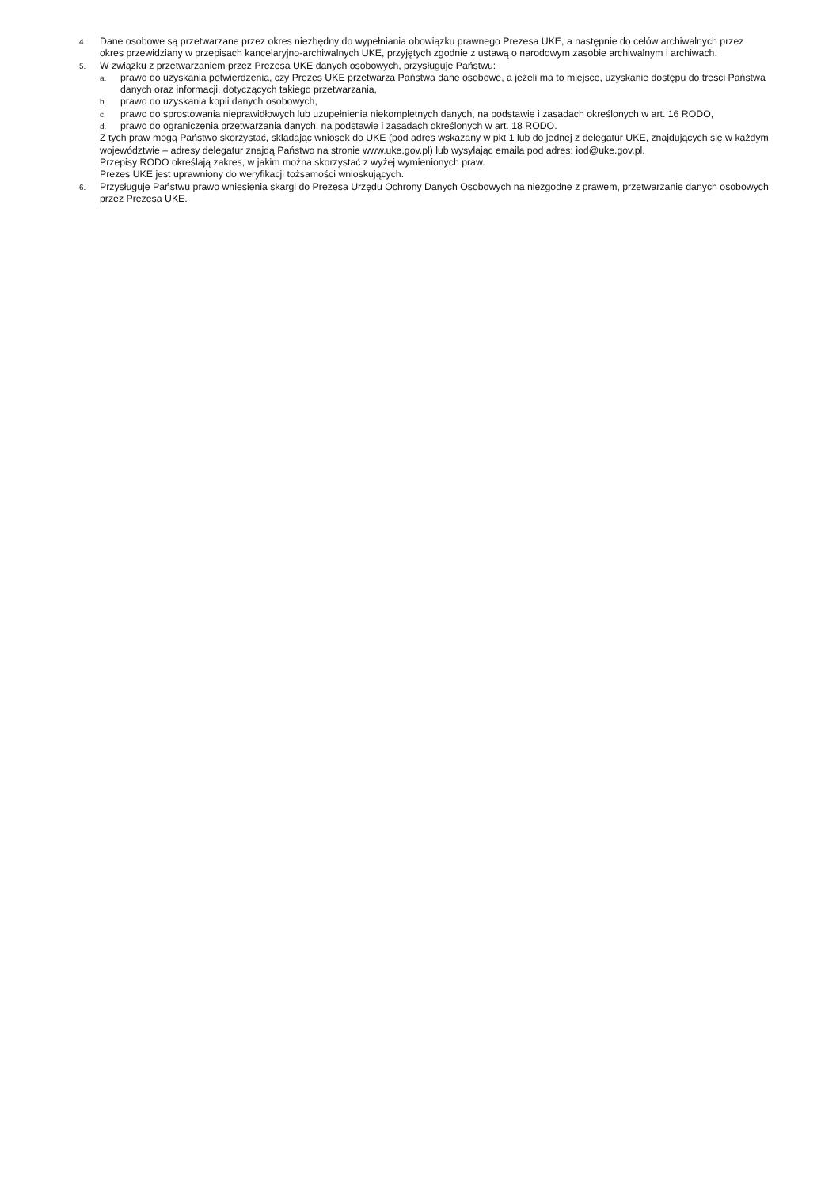4. Dane osobowe są przetwarzane przez okres niezbędny do wypełniania obowiązku prawnego Prezesa UKE, a następnie do celów archiwalnych przez okres przewidziany w przepisach kancelaryjno-archiwalnych UKE, przyjętych zgodnie z ustawą o narodowym zasobie archiwalnym i archiwach.
5. W związku z przetwarzaniem przez Prezesa UKE danych osobowych, przysługuje Państwu:
a. prawo do uzyskania potwierdzenia, czy Prezes UKE przetwarza Państwa dane osobowe, a jeżeli ma to miejsce, uzyskanie dostępu do treści Państwa danych oraz informacji, dotyczących takiego przetwarzania,
b. prawo do uzyskania kopii danych osobowych,
c. prawo do sprostowania nieprawidłowych lub uzupełnienia niekompletnych danych, na podstawie i zasadach określonych w art. 16 RODO,
d. prawo do ograniczenia przetwarzania danych, na podstawie i zasadach określonych w art. 18 RODO.
Z tych praw mogą Państwo skorzystać, składając wniosek do UKE (pod adres wskazany w pkt 1 lub do jednej z delegatur UKE, znajdujących się w każdym województwie – adresy delegatur znajdą Państwo na stronie www.uke.gov.pl) lub wysyłając emaila pod adres: iod@uke.gov.pl.
Przepisy RODO określają zakres, w jakim można skorzystać z wyżej wymienionych praw.
Prezes UKE jest uprawniony do weryfikacji tożsamości wnioskujących.
6. Przysługuje Państwu prawo wniesienia skargi do Prezesa Urzędu Ochrony Danych Osobowych na niezgodne z prawem, przetwarzanie danych osobowych przez Prezesa UKE.